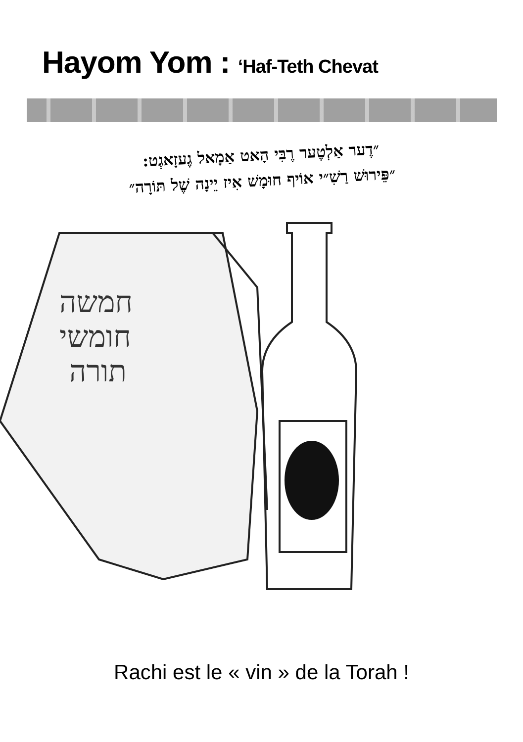Hayom Yom : ‘Haf-Teth Chevat
״דֶער אַלְטֶער רֶבִּי הָאט אַמָאל גֶעזָאגְט:
״פֵּירוּשׁ רַשִׁ״י אוֹיף חוּמָשׁ אִיז יֵינָה שֶׁל תּוֹרָה״
חמשה
חומשי
תורה
Rachi est le « vin » de la Torah !